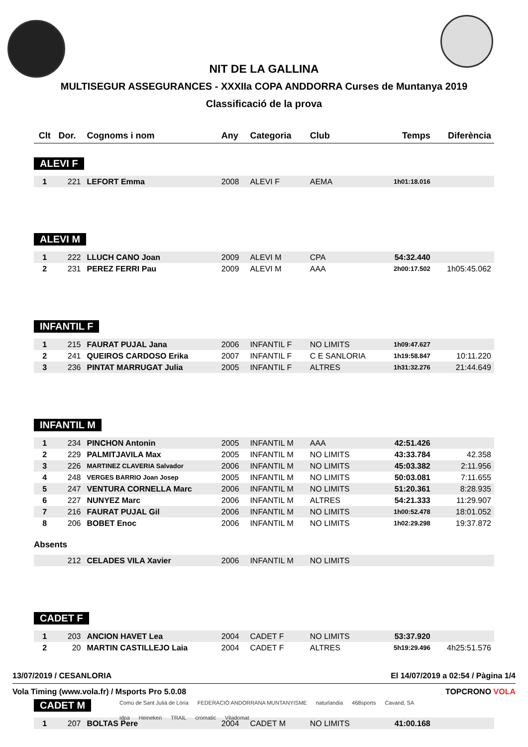NIT DE LA GALLINA
MULTISEGUR ASSEGURANCES - XXXIIa COPA ANDDORRA Curses de Muntanya 2019
Classificació de la prova
| Clt | Dor. | Cognoms i nom | Any | Categoria | Club | Temps | Diferència |
| --- | --- | --- | --- | --- | --- | --- | --- |
| ALEVI F | | | | | | | |
| 1 | 221 | LEFORT Emma | 2008 | ALEVI F | AEMA | 1h01:18.016 | |
| ALEVI M | | | | | | | |
| 1 | 222 | LLUCH CANO Joan | 2009 | ALEVI M | CPA | 54:32.440 | |
| 2 | 231 | PEREZ FERRI Pau | 2009 | ALEVI M | AAA | 2h00:17.502 | 1h05:45.062 |
| INFANTIL F | | | | | | | |
| 1 | 215 | FAURAT PUJAL Jana | 2006 | INFANTIL F | NO LIMITS | 1h09:47.627 | |
| 2 | 241 | QUEIROS CARDOSO Erika | 2007 | INFANTIL F | C E SANLORIA | 1h19:58.847 | 10:11.220 |
| 3 | 236 | PINTAT MARRUGAT Julia | 2005 | INFANTIL F | ALTRES | 1h31:32.276 | 21:44.649 |
| INFANTIL M | | | | | | | |
| 1 | 234 | PINCHON Antonin | 2005 | INFANTIL M | AAA | 42:51.426 | |
| 2 | 229 | PALMITJAVILA Max | 2005 | INFANTIL M | NO LIMITS | 43:33.784 | 42.358 |
| 3 | 226 | MARTINEZ CLAVERIA Salvador | 2006 | INFANTIL M | NO LIMITS | 45:03.382 | 2:11.956 |
| 4 | 248 | VERGES BARRIO Joan Josep | 2005 | INFANTIL M | NO LIMITS | 50:03.081 | 7:11.655 |
| 5 | 247 | VENTURA CORNELLA Marc | 2006 | INFANTIL M | NO LIMITS | 51:20.361 | 8:28.935 |
| 6 | 227 | NUNYEZ Marc | 2006 | INFANTIL M | ALTRES | 54:21.333 | 11:29.907 |
| 7 | 216 | FAURAT PUJAL Gil | 2006 | INFANTIL M | NO LIMITS | 1h00:52.478 | 18:01.052 |
| 8 | 206 | BOBET Enoc | 2006 | INFANTIL M | NO LIMITS | 1h02:29.298 | 19:37.872 |
| Absents | | | | | | | |
| | 212 | CELADES VILA Xavier | 2006 | INFANTIL M | NO LIMITS | | |
| CADET F | | | | | | | |
| 1 | 203 | ANCION HAVET Lea | 2004 | CADET F | NO LIMITS | 53:37.920 | |
| 2 | 20 | MARTIN CASTILLEJO Laia | 2004 | CADET F | ALTRES | 5h19:29.496 | 4h25:51.576 |
| CADET M | | | | | | | |
| 1 | 207 | BOLTAS Pere | 2004 | CADET M | NO LIMITS | 41:00.168 | |
13/07/2019 / CESANLORIA El 14/07/2019 a 02:54 / Pàgina 1/4
Vola Timing (www.vola.fr) / Msports Pro 5.0.08 TOPCRONO VOLA
Comú de Sant Julià de Lòria FEDERACIÓ ANDORRANA MUNTANYISME naturlandia 468sports Cavand, SA idpa Heineken TRAIL cromatic Viladomat